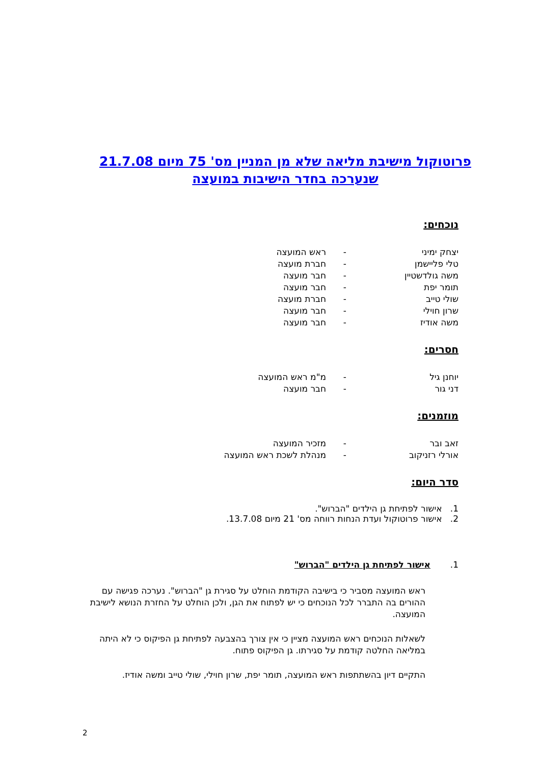פרוטוקול מישיבת מליאה שלא מן המניין מס' 75 מיום 21.7.08
שנערכה בחדר הישיבות במועצה
נוכחים:
| יצחק ימיני | - | ראש המועצה |
| טלי פליישמן | - | חברת מועצה |
| משה גולדשטיין | - | חבר מועצה |
| תומר יפת | - | חבר מועצה |
| שולי טייב | - | חברת מועצה |
| שרון חוילי | - | חבר מועצה |
| משה אודיז | - | חבר מועצה |
חסרים:
| יוחנן גיל | - | מ"מ ראש המועצה |
| דני גור | - | חבר מועצה |
מוזמנים:
| זאב ובר | - | מזכיר המועצה |
| אורלי רזניקוב | - | מנהלת לשכת ראש המועצה |
סדר היום:
1. אישור לפתיחת גן הילדים "הברוש".
2. אישור פרוטוקול ועדת הנחות רווחה מס' 21 מיום 13.7.08.
1. אישור לפתיחת גן הילדים "הברוש"
ראש המועצה מסביר כי בישיבה הקודמת הוחלט על סגירת גן "הברוש". נערכה פגישה עם ההורים בה התברר לכל הנוכחים כי יש לפתוח את הגן, ולכן הוחלט על החזרת הנושא לישיבת המועצה.
לשאלות הנוכחים ראש המועצה מציין כי אין צורך בהצבעה לפתיחת גן הפיקוס כי לא היתה במליאה החלטה קודמת על סגירתו. גן הפיקוס פתוח.
התקיים דיון בהשתתפות ראש המועצה, תומר יפת, שרון חוילי, שולי טייב ומשה אודיז.
2